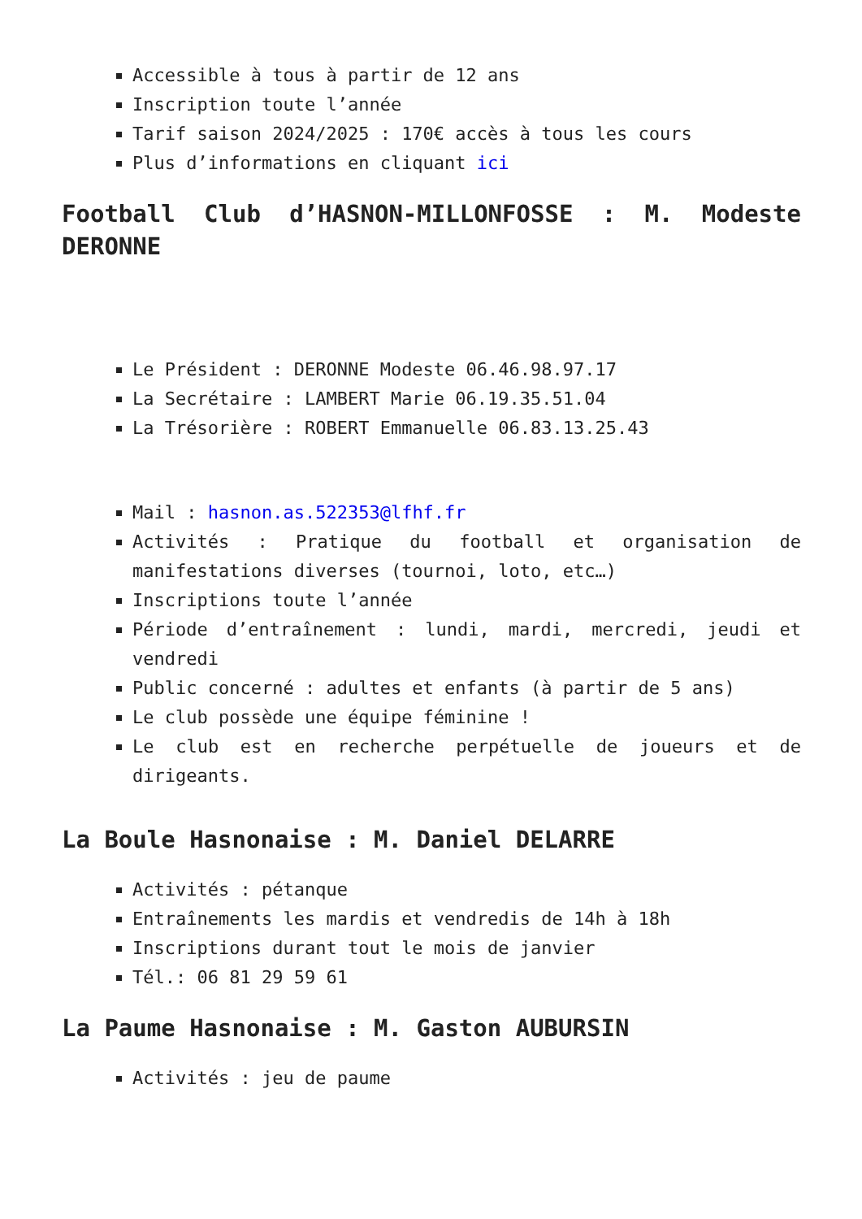Accessible à tous à partir de 12 ans
Inscription toute l’année
Tarif saison 2024/2025 : 170€ accès à tous les cours
Plus d’informations en cliquant ici
Football Club d’HASNON-MILLONFOSSE : M. Modeste DERONNE
Le Président : DERONNE Modeste 06.46.98.97.17
La Secrétaire : LAMBERT Marie 06.19.35.51.04
La Trésorière : ROBERT Emmanuelle 06.83.13.25.43
Mail : hasnon.as.522353@lfhf.fr
Activités : Pratique du football et organisation de manifestations diverses (tournoi, loto, etc…)
Inscriptions toute l’année
Période d’entraînement : lundi, mardi, mercredi, jeudi et vendredi
Public concerné : adultes et enfants (à partir de 5 ans)
Le club possède une équipe féminine !
Le club est en recherche perpétuelle de joueurs et de dirigeants.
La Boule Hasnonaise : M. Daniel DELARRE
Activités : pétanque
Entraînements les mardis et vendredis de 14h à 18h
Inscriptions durant tout le mois de janvier
Tél.: 06 81 29 59 61
La Paume Hasnonaise : M. Gaston AUBURSIN
Activités : jeu de paume